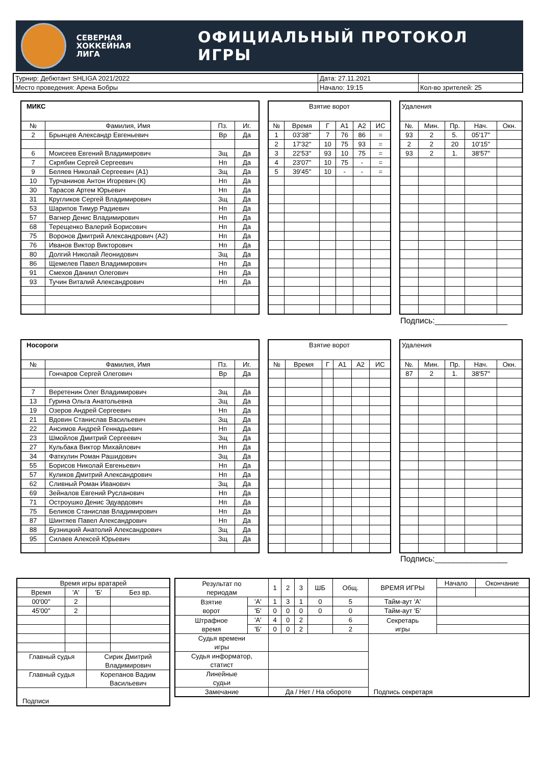СЕВЕРНАЯ ХОККЕЙНАЯ ЛИГА
ОФИЦИАЛЬНЫЙ ПРОТОКОЛ ИГРЫ
| Турнир: Дебютант SHLIGA 2021/2022 | Дата: 27.11.2021 | |
| Место проведения: Арена Бобры | Начало: 19:15 | Кол-во зрителей: 25 |
| МИКС | | | |
| № | Фамилия, Имя | Пз. | Иг. |
| 2 | Брынцев Александр Евгеньевич | Вр | Да |
| 6 | Моисеев Евгений Владимирович | Зщ | Да |
| 7 | Скрябин Сергей Сергеевич | Нп | Да |
| 9 | Беляев Николай Сергеевич (А1) | Зщ | Да |
| 10 | Турчанинов Антон Игоревич (К) | Нп | Да |
| 30 | Тарасов Артем Юрьевич | Нп | Да |
| 31 | Кругликов Сергей Владимирович | Зщ | Да |
| 53 | Шарипов Тимур Радиевич | Нп | Да |
| 57 | Вагнер Денис Владимирович | Нп | Да |
| 68 | Терещенко Валерий Борисович | Нп | Да |
| 75 | Воронов Дмитрий Александрович (А2) | Нп | Да |
| 76 | Иванов Виктор Викторович | Нп | Да |
| 80 | Долгий Николай Леонидович | Зщ | Да |
| 86 | Щемелев Павел Владимирович | Нп | Да |
| 91 | Смехов Даниил Олегович | Нп | Да |
| 93 | Тучин Виталий Александрович | Нп | Да |
| Взятие ворот | | | | | |
| № | Время | Г | А1 | А2 | ИС |
| 1 | 03'38'' | 7 | 76 | 86 | = |
| 2 | 17'32'' | 10 | 75 | 93 | = |
| 3 | 22'53'' | 93 | 10 | 75 | = |
| 4 | 23'07'' | 10 | 75 | - | = |
| 5 | 39'45'' | 10 | - | - | = |
| Удаления | | | | |
| №. | Мин. | Пр. | Нач. | Окн. |
| 93 | 2 | 5. | 05'17'' | |
| 2 | 2 | 20 | 10'15'' | |
| 93 | 2 | 1. | 38'57'' | |
Подпись:________________
| Носороги | | | |
| № | Фамилия, Имя | Пз. | Иг. |
| | Гончаров Сергей Олегович | Вр | Да |
| 7 | Веретенин Олег Владимирович | Зщ | Да |
| 13 | Гурина Ольга Анатольевна | Зщ | Да |
| 19 | Озеров Андрей Сергеевич | Нп | Да |
| 21 | Вдовин Станислав Васильевич | Зщ | Да |
| 22 | Ансимов Андрей Геннадьевич | Нп | Да |
| 23 | Шмойлов Дмитрий Сергеевич | Зщ | Да |
| 27 | Кульбака Виктор Михайлович | Нп | Да |
| 34 | Фаткулин Роман Рашидович | Зщ | Да |
| 55 | Борисов Николай Евгеньевич | Нп | Да |
| 57 | Куликов Дмитрий Александрович | Нп | Да |
| 62 | Сливный Роман Иванович | Зщ | Да |
| 69 | Зейналов Евгений Русланович | Нп | Да |
| 71 | Остроушко Денис Эдуардович | Нп | Да |
| 75 | Беликов Станислав Владимирович | Нп | Да |
| 87 | Шинтяев Павел Александрович | Нп | Да |
| 88 | Бузницкий Анатолий Александрович | Зщ | Да |
| 95 | Силаев Алексей Юрьевич | Зщ | Да |
| Взятие ворот | | | | | |
| № | Время | Г | А1 | А2 | ИС |
| Удаления | | | | |
| №. | Мин. | Пр. | Нач. | Окн. |
| 87 | 2 | 1. | 38'57'' | |
Подпись:________________
| Время игры вратарей | | | |
| Время | 'А' | 'Б' | Без вр. |
| 00'00'' | 2 | | |
| 45'00'' | 2 | | |
| Главный судья | | Сирик Дмитрий Владимирович | |
| Главный судья | | Корепанов Вадим Васильевич | |
| Подписи | | | |
| Результат по периодам | | 1 | 2 | 3 | ШБ | Общ. | ВРЕМЯ ИГРЫ | Начало | Окончание |
| Взятие ворот | 'А' | 1 | 3 | 1 | 0 | 5 | Тайм-аут 'А' | | |
| | 'Б' | 0 | 0 | 0 | 0 | 0 | Тайм-аут 'Б' | | |
| Штрафное время | 'А' | 4 | 0 | 2 | | 6 | Секретарь игры | | |
| | 'Б' | 0 | 0 | 2 | | 2 | | | |
| Судья времени игры | | | | | | | Подпись секретаря | | |
| Судья информатор, статист | | | | | | | | | |
| Линейные судьи | | | | | | | | | |
| Замечание | | Да / Нет / На обороте | | | | | | | |